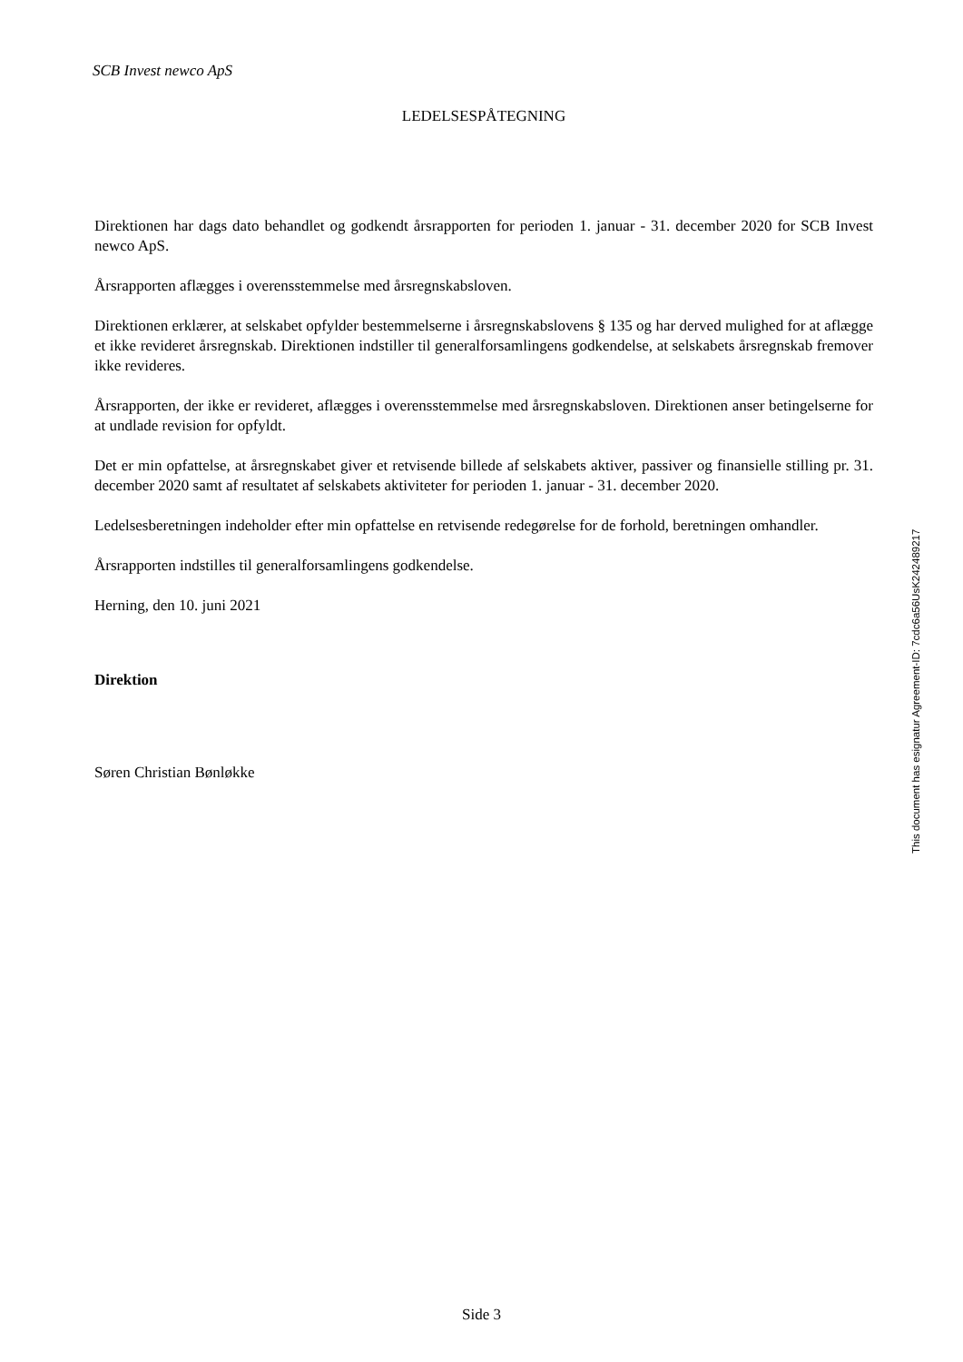SCB Invest newco ApS
LEDELSESPÅTEGNING
Direktionen har dags dato behandlet og godkendt årsrapporten for perioden 1. januar - 31. december 2020 for SCB Invest newco ApS.
Årsrapporten aflægges i overensstemmelse med årsregnskabsloven.
Direktionen erklærer, at selskabet opfylder bestemmelserne i årsregnskabslovens § 135 og har derved mulighed for at aflægge et ikke revideret årsregnskab. Direktionen indstiller til generalforsamlingens godkendelse, at selskabets årsregnskab fremover ikke revideres.
Årsrapporten, der ikke er revideret, aflægges i overensstemmelse med årsregnskabsloven. Direktionen anser betingelserne for at undlade revision for opfyldt.
Det er min opfattelse, at årsregnskabet giver et retvisende billede af selskabets aktiver, passiver og finansielle stilling pr. 31. december 2020 samt af resultatet af selskabets aktiviteter for perioden 1. januar - 31. december 2020.
Ledelsesberetningen indeholder efter min opfattelse en retvisende redegørelse for de forhold, beretningen omhandler.
Årsrapporten indstilles til generalforsamlingens godkendelse.
Herning, den 10. juni 2021
Direktion
Søren Christian Bønløkke
This document has esignatur Agreement-ID: 7cdc6a56UsK242489217
Side 3